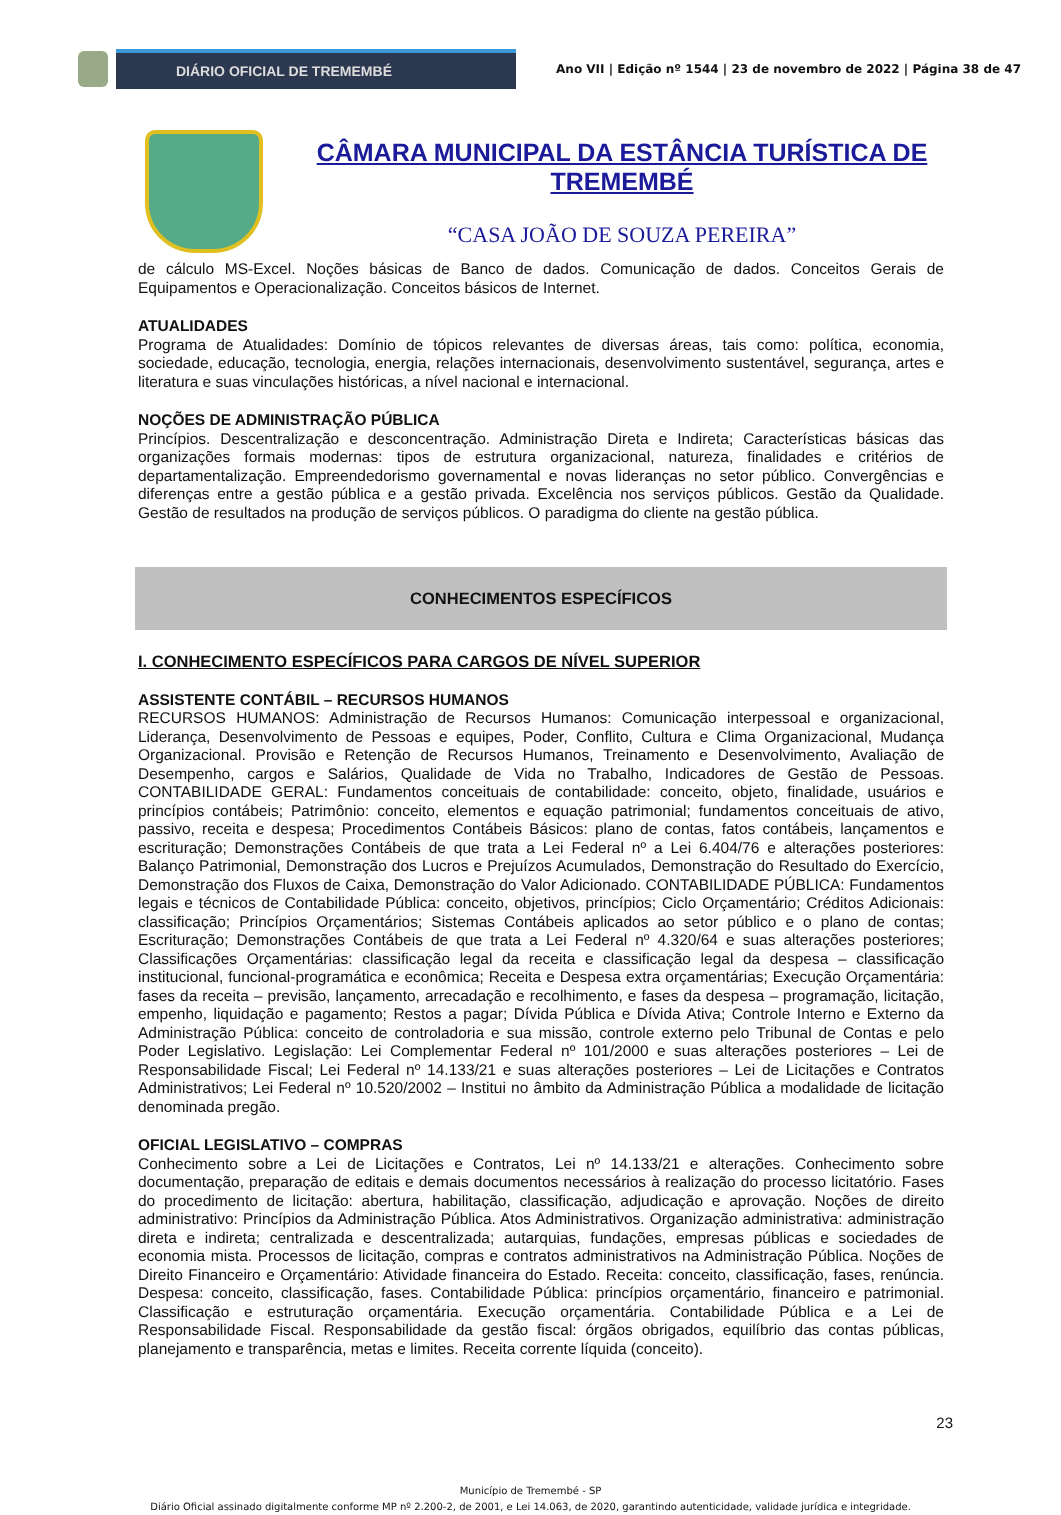DIÁRIO OFICIAL DE TREMEMBÉ
Ano VII | Edição nº 1544 | 23 de novembro de 2022 | Página 38 de 47
CÂMARA MUNICIPAL DA ESTÂNCIA TURÍSTICA DE TREMEMBÉ
“CASA JOÃO DE SOUZA PEREIRA”
de cálculo MS-Excel. Noções básicas de Banco de dados. Comunicação de dados. Conceitos Gerais de Equipamentos e Operacionalização. Conceitos básicos de Internet.
ATUALIDADES
Programa de Atualidades: Domínio de tópicos relevantes de diversas áreas, tais como: política, economia, sociedade, educação, tecnologia, energia, relações internacionais, desenvolvimento sustentável, segurança, artes e literatura e suas vinculações históricas, a nível nacional e internacional.
NOÇÕES DE ADMINISTRAÇÃO PÚBLICA
Princípios. Descentralização e desconcentração. Administração Direta e Indireta; Características básicas das organizações formais modernas: tipos de estrutura organizacional, natureza, finalidades e critérios de departamentalização. Empreendedorismo governamental e novas lideranças no setor público. Convergências e diferenças entre a gestão pública e a gestão privada. Excelência nos serviços públicos. Gestão da Qualidade. Gestão de resultados na produção de serviços públicos. O paradigma do cliente na gestão pública.
CONHECIMENTOS ESPECÍFICOS
I. CONHECIMENTO ESPECÍFICOS PARA CARGOS DE NÍVEL SUPERIOR
ASSISTENTE CONTÁBIL – RECURSOS HUMANOS
RECURSOS HUMANOS: Administração de Recursos Humanos: Comunicação interpessoal e organizacional, Liderança, Desenvolvimento de Pessoas e equipes, Poder, Conflito, Cultura e Clima Organizacional, Mudança Organizacional. Provisão e Retenção de Recursos Humanos, Treinamento e Desenvolvimento, Avaliação de Desempenho, cargos e Salários, Qualidade de Vida no Trabalho, Indicadores de Gestão de Pessoas. CONTABILIDADE GERAL: Fundamentos conceituais de contabilidade: conceito, objeto, finalidade, usuários e princípios contábeis; Patrimônio: conceito, elementos e equação patrimonial; fundamentos conceituais de ativo, passivo, receita e despesa; Procedimentos Contábeis Básicos: plano de contas, fatos contábeis, lançamentos e escrituração; Demonstrações Contábeis de que trata a Lei Federal nº a Lei 6.404/76 e alterações posteriores: Balanço Patrimonial, Demonstração dos Lucros e Prejuízos Acumulados, Demonstração do Resultado do Exercício, Demonstração dos Fluxos de Caixa, Demonstração do Valor Adicionado. CONTABILIDADE PÚBLICA: Fundamentos legais e técnicos de Contabilidade Pública: conceito, objetivos, princípios; Ciclo Orçamentário; Créditos Adicionais: classificação; Princípios Orçamentários; Sistemas Contábeis aplicados ao setor público e o plano de contas; Escrituração; Demonstrações Contábeis de que trata a Lei Federal nº 4.320/64 e suas alterações posteriores; Classificações Orçamentárias: classificação legal da receita e classificação legal da despesa – classificação institucional, funcional-programática e econômica; Receita e Despesa extra orçamentárias; Execução Orçamentária: fases da receita – previsão, lançamento, arrecadação e recolhimento, e fases da despesa – programação, licitação, empenho, liquidação e pagamento; Restos a pagar; Dívida Pública e Dívida Ativa; Controle Interno e Externo da Administração Pública: conceito de controladoria e sua missão, controle externo pelo Tribunal de Contas e pelo Poder Legislativo. Legislação: Lei Complementar Federal nº 101/2000 e suas alterações posteriores – Lei de Responsabilidade Fiscal; Lei Federal nº 14.133/21 e suas alterações posteriores – Lei de Licitações e Contratos Administrativos; Lei Federal nº 10.520/2002 – Institui no âmbito da Administração Pública a modalidade de licitação denominada pregão.
OFICIAL LEGISLATIVO – COMPRAS
Conhecimento sobre a Lei de Licitações e Contratos, Lei nº 14.133/21 e alterações. Conhecimento sobre documentação, preparação de editais e demais documentos necessários à realização do processo licitatório. Fases do procedimento de licitação: abertura, habilitação, classificação, adjudicação e aprovação. Noções de direito administrativo: Princípios da Administração Pública. Atos Administrativos. Organização administrativa: administração direta e indireta; centralizada e descentralizada; autarquias, fundações, empresas públicas e sociedades de economia mista. Processos de licitação, compras e contratos administrativos na Administração Pública. Noções de Direito Financeiro e Orçamentário: Atividade financeira do Estado. Receita: conceito, classificação, fases, renúncia. Despesa: conceito, classificação, fases. Contabilidade Pública: princípios orçamentário, financeiro e patrimonial. Classificação e estruturação orçamentária. Execução orçamentária. Contabilidade Pública e a Lei de Responsabilidade Fiscal. Responsabilidade da gestão fiscal: órgãos obrigados, equilíbrio das contas públicas, planejamento e transparência, metas e limites. Receita corrente líquida (conceito).
23
Município de Tremembé - SP
Diário Oficial assinado digitalmente conforme MP nº 2.200-2, de 2001, e Lei 14.063, de 2020, garantindo autenticidade, validade jurídica e integridade.